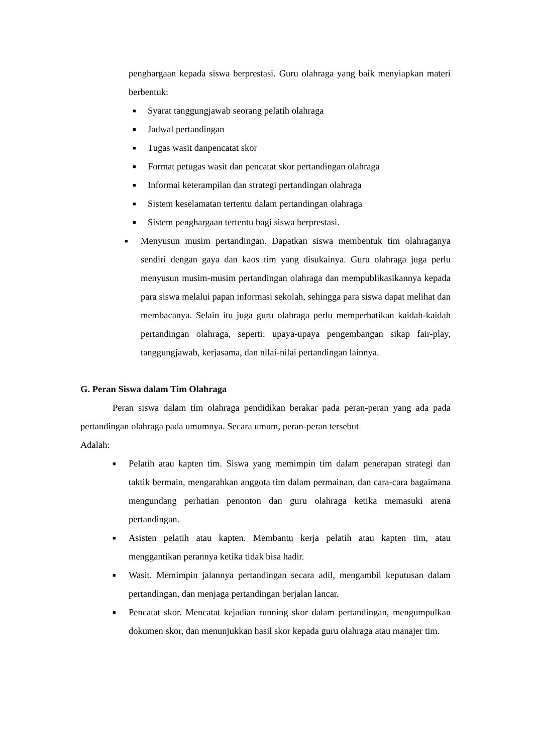penghargaan kepada siswa berprestasi. Guru olahraga yang baik menyiapkan materi berbentuk:
■ Syarat tanggungjawab seorang pelatih olahraga
■ Jadwal pertandingan
■ Tugas wasit danpencatat skor
■ Format petugas wasit dan pencatat skor pertandingan olahraga
■ Informai keterampilan dan strategi pertandingan olahraga
■ Sistem keselamatan tertentu dalam pertandingan olahraga
■ Sistem penghargaan tertentu bagi siswa berprestasi.
■ Menyusun musim pertandingan. Dapatkan siswa membentuk tim olahraganya sendiri dengan gaya dan kaos tim yang disukainya. Guru olahraga juga perlu menyusun musim-musim pertandingan olahraga dan mempublikasikannya kepada para siswa melalui papan informasi sekolah, sehingga para siswa dapat melihat dan membacanya. Selain itu juga guru olahraga perlu memperhatikan kaidah-kaidah pertandingan olahraga, seperti: upaya-upaya pengembangan sikap fair-play, tanggungjawab, kerjasama, dan nilai-nilai pertandingan lainnya.
G. Peran Siswa dalam Tim Olahraga
Peran siswa dalam tim olahraga pendidikan berakar pada peran-peran yang ada pada pertandingan olahraga pada umumnya. Secara umum, peran-peran tersebut
Adalah:
■ Pelatih atau kapten tim. Siswa yang memimpin tim dalam penerapan strategi dan taktik bermain, mengarahkan anggota tim dalam permainan, dan cara-cara bagaimana mengundang perhatian penonton dan guru olahraga ketika memasuki arena pertandingan.
■ Asisten pelatih atau kapten. Membantu kerja pelatih atau kapten tim, atau menggantikan perannya ketika tidak bisa hadir.
■ Wasit. Memimpin jalannya pertandingan secara adil, mengambil keputusan dalam pertandingan, dan menjaga pertandingan berjalan lancar.
■ Pencatat skor. Mencatat kejadian running skor dalam pertandingan, mengumpulkan dokumen skor, dan menunjukkan hasil skor kepada guru olahraga atau manajer tim.